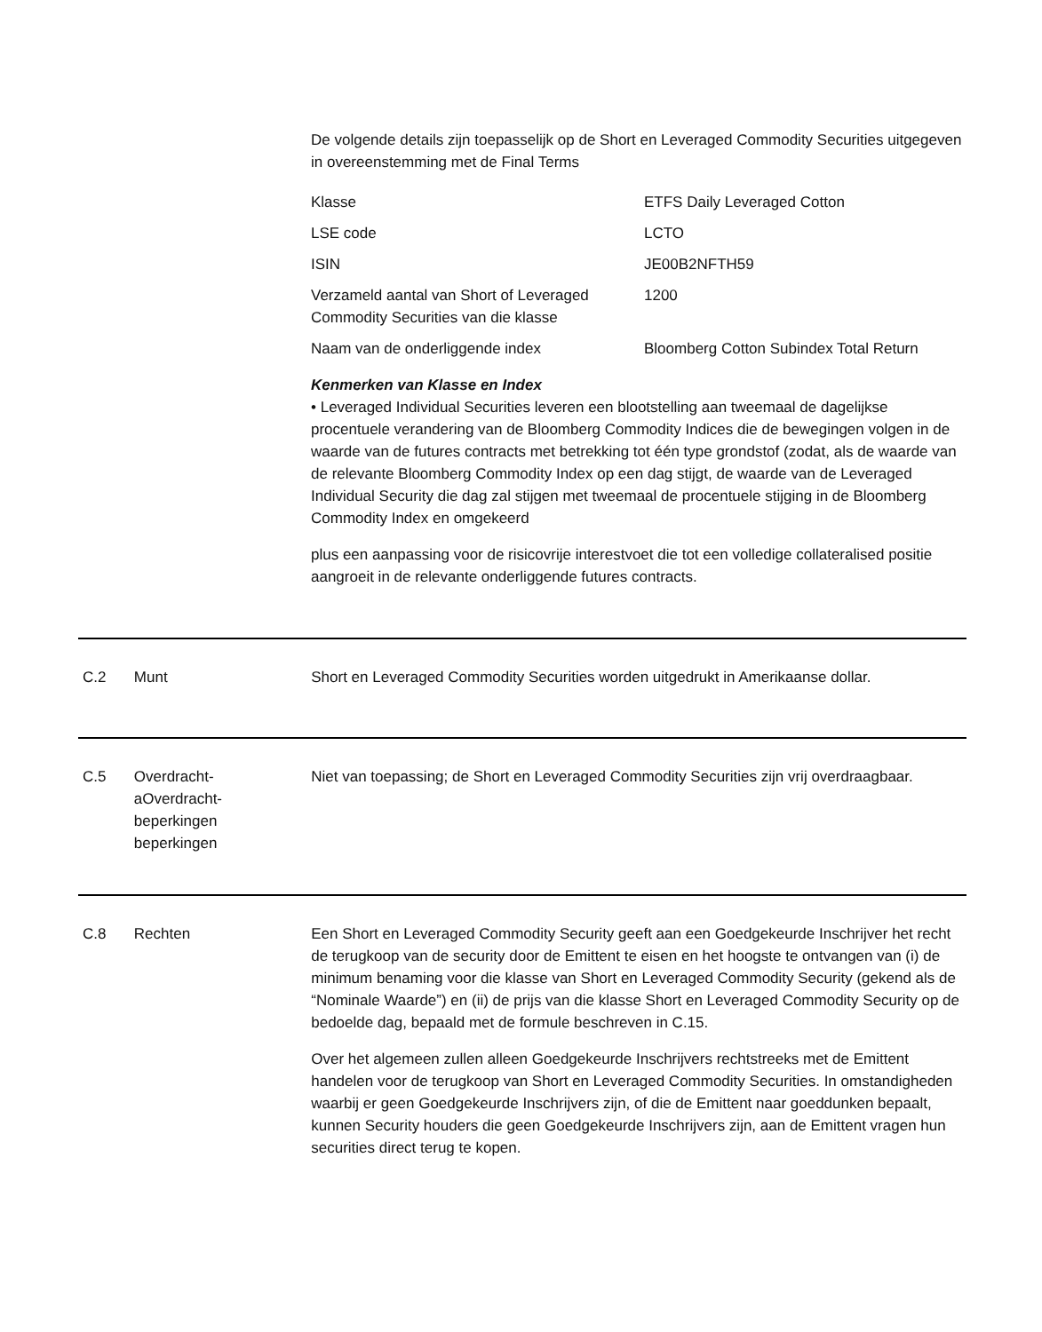De volgende details zijn toepasselijk op de Short en Leveraged Commodity Securities uitgegeven in overeenstemming met de Final Terms
| Klasse | ETFS Daily Leveraged Cotton |
| LSE code | LCTO |
| ISIN | JE00B2NFTH59 |
| Verzameld aantal van Short of Leveraged Commodity Securities van die klasse | 1200 |
| Naam van de onderliggende index | Bloomberg Cotton Subindex Total Return |
Kenmerken van Klasse en Index
• Leveraged Individual Securities leveren een blootstelling aan tweemaal de dagelijkse procentuele verandering van de Bloomberg Commodity Indices die de bewegingen volgen in de waarde van de futures contracts met betrekking tot één type grondstof (zodat, als de waarde van de relevante Bloomberg Commodity Index op een dag stijgt, de waarde van de Leveraged Individual Security die dag zal stijgen met tweemaal de procentuele stijging in de Bloomberg Commodity Index en omgekeerd
plus een aanpassing voor de risicovrije interestvoet die tot een volledige collateralised positie aangroeit in de relevante onderliggende futures contracts.
C.2 Munt Short en Leveraged Commodity Securities worden uitgedrukt in Amerikaanse dollar.
C.5 Overdracht-
aOverdracht-
beperkingen
beperkingen
Niet van toepassing; de Short en Leveraged Commodity Securities zijn vrij overdraagbaar.
C.8 Rechten Een Short en Leveraged Commodity Security geeft aan een Goedgekeurde Inschrijver het recht de terugkoop van de security door de Emittent te eisen en het hoogste te ontvangen van (i) de minimum benaming voor die klasse van Short en Leveraged Commodity Security (gekend als de “Nominale Waarde”) en (ii) de prijs van die klasse Short en Leveraged Commodity Security op de bedoelde dag, bepaald met de formule beschreven in C.15.
Over het algemeen zullen alleen Goedgekeurde Inschrijvers rechtstreeks met de Emittent handelen voor de terugkoop van Short en Leveraged Commodity Securities. In omstandigheden waarbij er geen Goedgekeurde Inschrijvers zijn, of die de Emittent naar goeddunken bepaalt, kunnen Security houders die geen Goedgekeurde Inschrijvers zijn, aan de Emittent vragen hun securities direct terug te kopen.